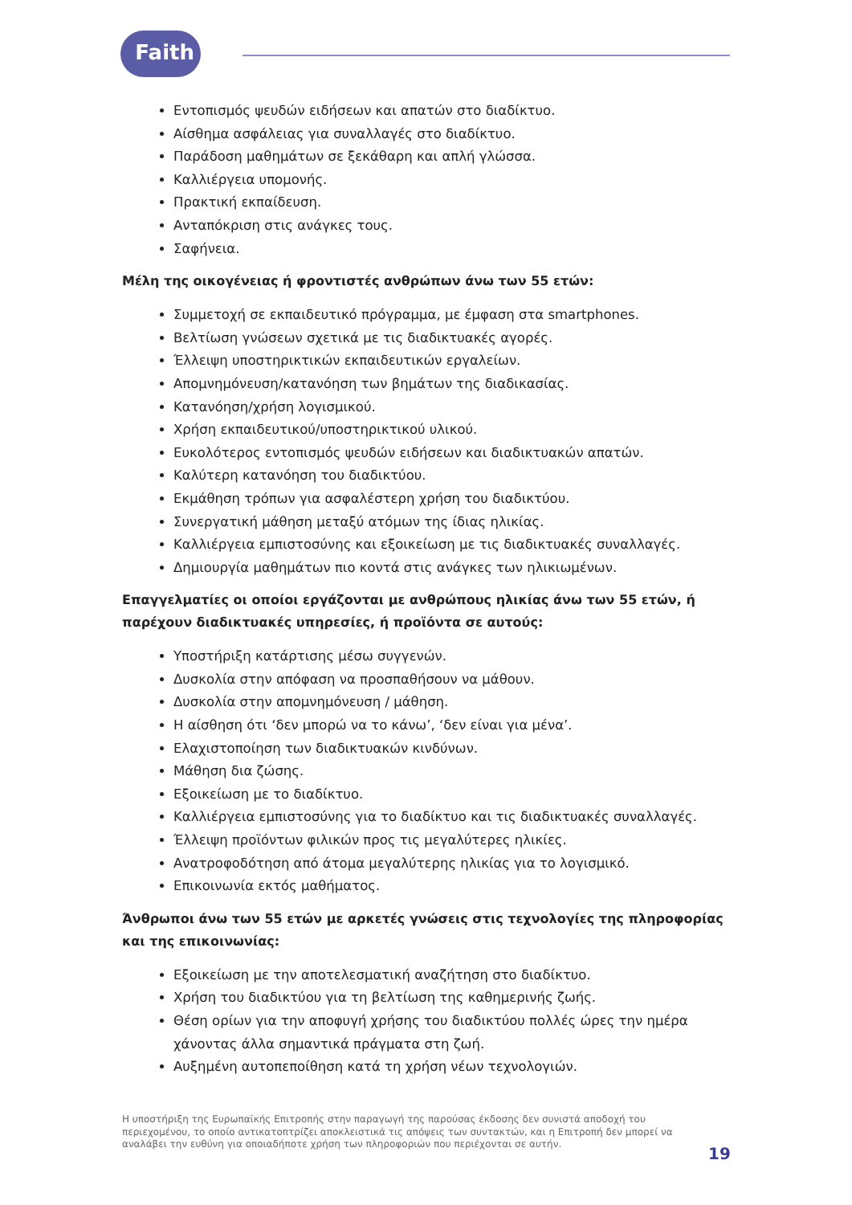Faith
Εντοπισμός ψευδών ειδήσεων και απατών στο διαδίκτυο.
Αίσθημα ασφάλειας για συναλλαγές στο διαδίκτυο.
Παράδοση μαθημάτων σε ξεκάθαρη και απλή γλώσσα.
Καλλιέργεια υπομονής.
Πρακτική εκπαίδευση.
Ανταπόκριση στις ανάγκες τους.
Σαφήνεια.
Μέλη της οικογένειας ή φροντιστές ανθρώπων άνω των 55 ετών:
Συμμετοχή σε εκπαιδευτικό πρόγραμμα, με έμφαση στα smartphones.
Βελτίωση γνώσεων σχετικά με τις διαδικτυακές αγορές.
Έλλειψη υποστηρικτικών εκπαιδευτικών εργαλείων.
Απομνημόνευση/κατανόηση των βημάτων της διαδικασίας.
Κατανόηση/χρήση λογισμικού.
Χρήση εκπαιδευτικού/υποστηρικτικού υλικού.
Ευκολότερος εντοπισμός ψευδών ειδήσεων και διαδικτυακών απατών.
Καλύτερη κατανόηση του διαδικτύου.
Εκμάθηση τρόπων για ασφαλέστερη χρήση του διαδικτύου.
Συνεργατική μάθηση μεταξύ ατόμων της ίδιας ηλικίας.
Καλλιέργεια εμπιστοσύνης και εξοικείωση με τις διαδικτυακές συναλλαγές.
Δημιουργία μαθημάτων πιο κοντά στις ανάγκες των ηλικιωμένων.
Επαγγελματίες οι οποίοι εργάζονται με ανθρώπους ηλικίας άνω των 55 ετών, ή παρέχουν διαδικτυακές υπηρεσίες, ή προϊόντα σε αυτούς:
Υποστήριξη κατάρτισης μέσω συγγενών.
Δυσκολία στην απόφαση να προσπαθήσουν να μάθουν.
Δυσκολία στην απομνημόνευση / μάθηση.
Η αίσθηση ότι ‘δεν μπορώ να το κάνω’, ‘δεν είναι για μένα’.
Ελαχιστοποίηση των διαδικτυακών κινδύνων.
Μάθηση δια ζώσης.
Εξοικείωση με το διαδίκτυο.
Καλλιέργεια εμπιστοσύνης για το διαδίκτυο και τις διαδικτυακές συναλλαγές.
Έλλειψη προϊόντων φιλικών προς τις μεγαλύτερες ηλικίες.
Ανατροφοδότηση από άτομα μεγαλύτερης ηλικίας για το λογισμικό.
Επικοινωνία εκτός μαθήματος.
Άνθρωποι άνω των 55 ετών με αρκετές γνώσεις στις τεχνολογίες της πληροφορίας και της επικοινωνίας:
Εξοικείωση με την αποτελεσματική αναζήτηση στο διαδίκτυο.
Χρήση του διαδικτύου για τη βελτίωση της καθημερινής ζωής.
Θέση ορίων για την αποφυγή χρήσης του διαδικτύου πολλές ώρες την ημέρα χάνοντας άλλα σημαντικά πράγματα στη ζωή.
Αυξημένη αυτοπεποίθηση κατά τη χρήση νέων τεχνολογιών.
Η υποστήριξη της Ευρωπαϊκής Επιτροπής στην παραγωγή της παρούσας έκδοσης δεν συνιστά αποδοχή του περιεχομένου, το οποίο αντικατοπτρίζει αποκλειστικά τις απόψεις των συντακτών, και η Επιτροπή δεν μπορεί να αναλάβει την ευθύνη για οποιαδήποτε χρήση των πληροφοριών που περιέχονται σε αυτήν.
19